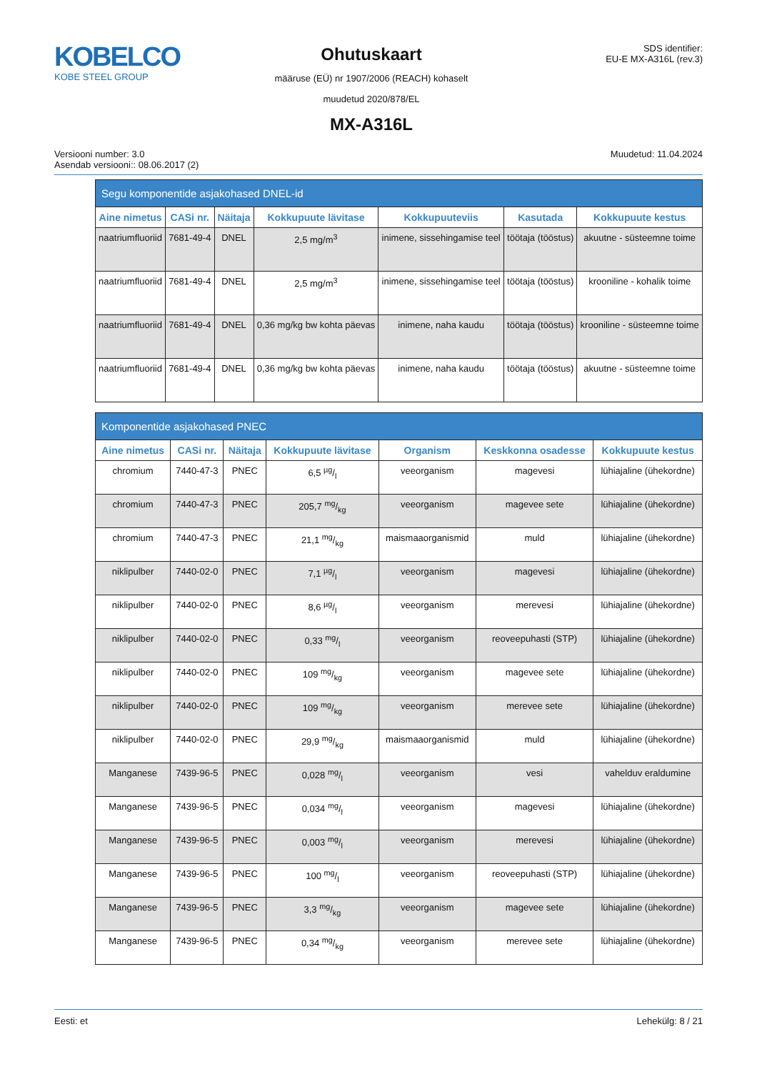KOBELCO
KOBE STEEL GROUP
Ohutuskaart
määruse (EÜ) nr 1907/2006 (REACH) kohaselt
muudetud 2020/878/EL
MX-A316L
SDS identifier:
EU-E MX-A316L (rev.3)
Versiooni number: 3.0
Asendab versiooni:: 08.06.2017 (2)
Muudetud: 11.04.2024
| Segu komponentide asjakohased DNEL-id | | | | | | |
| --- | --- | --- | --- | --- | --- | --- |
| Aine nimetus | CASi nr. | Näitaja | Kokkupuute lävitase | Kokkupuuteviis | Kasutada | Kokkupuute kestus |
| naatriumfluoriid | 7681-49-4 | DNEL | 2,5 mg/m<sup>3</sup> | inimene, sissehingamise teel | töötaja (tööstus) | akuutne - süsteemne toime |
| naatriumfluoriid | 7681-49-4 | DNEL | 2,5 mg/m<sup>3</sup> | inimene, sissehingamise teel | töötaja (tööstus) | krooniline - kohalik toime |
| naatriumfluoriid | 7681-49-4 | DNEL | 0,36 mg/kg bw kohta päevas | inimene, naha kaudu | töötaja (tööstus) | krooniline - süsteemne toime |
| naatriumfluoriid | 7681-49-4 | DNEL | 0,36 mg/kg bw kohta päevas | inimene, naha kaudu | töötaja (tööstus) | akuutne - süsteemne toime |
| Komponentide asjakohased PNEC | | | | | | |
| --- | --- | --- | --- | --- | --- | --- |
| Aine nimetus | CASi nr. | Näitaja | Kokkupuute lävitase | Organism | Keskkonna osadesse | Kokkupuute kestus |
| chromium | 7440-47-3 | PNEC | 6,5 µg/l | veeorganism | magevesi | lühiajaline (ühekordne) |
| chromium | 7440-47-3 | PNEC | 205,7 mg/kg | veeorganism | magevee sete | lühiajaline (ühekordne) |
| chromium | 7440-47-3 | PNEC | 21,1 mg/kg | maismaaorganismid | muld | lühiajaline (ühekordne) |
| niklipulber | 7440-02-0 | PNEC | 7,1 µg/l | veeorganism | magevesi | lühiajaline (ühekordne) |
| niklipulber | 7440-02-0 | PNEC | 8,6 µg/l | veeorganism | merevesi | lühiajaline (ühekordne) |
| niklipulber | 7440-02-0 | PNEC | 0,33 mg/l | veeorganism | reoveepuhasti (STP) | lühiajaline (ühekordne) |
| niklipulber | 7440-02-0 | PNEC | 109 mg/kg | veeorganism | magevee sete | lühiajaline (ühekordne) |
| niklipulber | 7440-02-0 | PNEC | 109 mg/kg | veeorganism | merevee sete | lühiajaline (ühekordne) |
| niklipulber | 7440-02-0 | PNEC | 29,9 mg/kg | maismaaorganismid | muld | lühiajaline (ühekordne) |
| Manganese | 7439-96-5 | PNEC | 0,028 mg/l | veeorganism | vesi | vahelduv eraldumine |
| Manganese | 7439-96-5 | PNEC | 0,034 mg/l | veeorganism | magevesi | lühiajaline (ühekordne) |
| Manganese | 7439-96-5 | PNEC | 0,003 mg/l | veeorganism | merevesi | lühiajaline (ühekordne) |
| Manganese | 7439-96-5 | PNEC | 100 mg/l | veeorganism | reoveepuhasti (STP) | lühiajaline (ühekordne) |
| Manganese | 7439-96-5 | PNEC | 3,3 mg/kg | veeorganism | magevee sete | lühiajaline (ühekordne) |
| Manganese | 7439-96-5 | PNEC | 0,34 mg/kg | veeorganism | merevee sete | lühiajaline (ühekordne) |
Eesti: et Lehekülg: 8 / 21